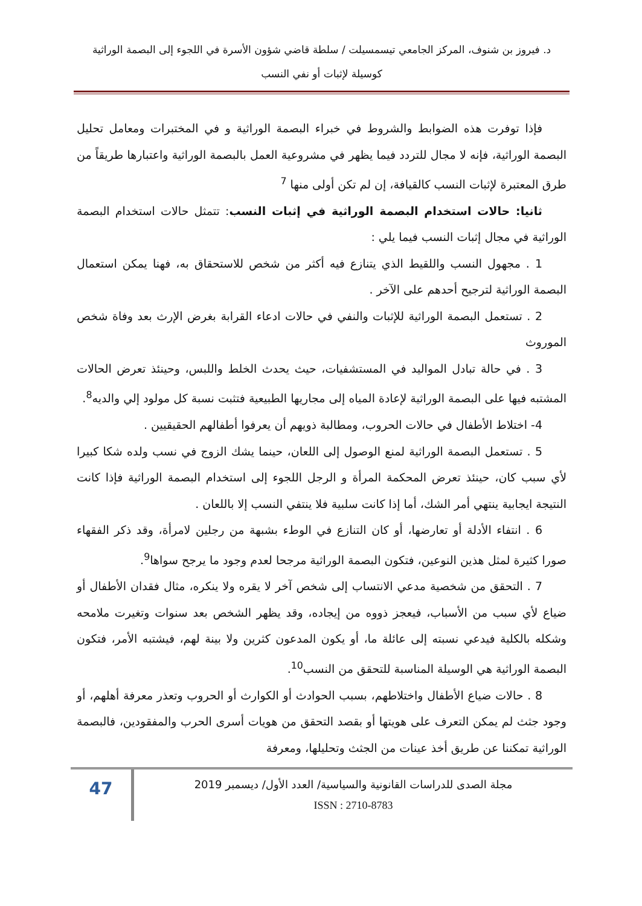د. فيروز بن شنوف، المركز الجامعي تيسمسيلت / سلطة قاضي شؤون الأسرة في اللجوء إلى البصمة الوراثية
كوسيلة لإثبات أو نفي النسب
فإذا توفرت هذه الضوابط والشروط في خبراء البصمة الوراثية و في المختبرات ومعامل تحليل البصمة الوراثية، فإنه لا مجال للتردد فيما يظهر في مشروعية العمل بالبصمة الوراثية واعتبارها طريقاً من طرق المعتبرة لإثبات النسب كالقيافة، إن لم تكن أولى منها <sup>7</sup>
ثانيا: حالات استخدام البصمة الوراثية في إثبات النسب: تتمثل حالات استخدام البصمة الوراثية في مجال إثبات النسب فيما يلي :
1 . مجهول النسب واللقيط الذي يتنازع فيه أكثر من شخص للاستحقاق به، فهنا يمكن استعمال البصمة الوراثية لترجيح أحدهم على الآخر .
2 . تستعمل البصمة الوراثية للإثبات والنفي في حالات ادعاء القرابة بغرض الإرث بعد وفاة شخص الموروث
3 . في حالة تبادل المواليد في المستشفيات، حيث يحدث الخلط واللبس، وحينئذ تعرض الحالات المشتبه فيها على البصمة الوراثية لإعادة المياه إلى مجاريها الطبيعية فتثبت نسبة كل مولود إلي والديه<sup>8</sup>.
4- اختلاط الأطفال في حالات الحروب، ومطالبة ذويهم أن يعرفوا أطفالهم الحقيقيين .
5 . تستعمل البصمة الوراثية لمنع الوصول إلى اللعان، حينما يشك الزوج في نسب ولده شكا كبيرا لأي سبب كان، حينئذ تعرض المحكمة المرأة و الرجل اللجوء إلى استخدام البصمة الوراثية فإذا كانت النتيجة ايجابية ينتهي أمر الشك، أما إذا كانت سلبية فلا ينتفي النسب إلا باللعان .
6 . انتفاء الأدلة أو تعارضها، أو كان التنازع في الوطء بشبهة من رجلين لامرأة، وقد ذكر الفقهاء صورا كثيرة لمثل هذين النوعين، فتكون البصمة الوراثية مرجحا لعدم وجود ما يرجح سواها<sup>9</sup>.
7 . التحقق من شخصية مدعي الانتساب إلى شخص آخر لا يقره ولا ينكره، مثال فقدان الأطفال أو ضياع لأي سبب من الأسباب، فيعجز ذووه من إيجاده، وقد يظهر الشخص بعد سنوات وتغيرت ملامحه وشكله بالكلية فيدعي نسبته إلى عائلة ما، أو يكون المدعون كثرين ولا بينة لهم، فيشتبه الأمر، فتكون البصمة الوراثية هي الوسيلة المناسبة للتحقق من النسب<sup>10</sup>.
8 . حالات ضياع الأطفال واختلاطهم، بسبب الحوادث أو الكوارث أو الحروب وتعذر معرفة أهلهم، أو وجود جثث لم يمكن التعرف على هويتها أو بقصد التحقق من هويات أسرى الحرب والمفقودين، فالبصمة الوراثية تمكننا عن طريق أخذ عينات من الجثث وتحليلها، ومعرفة
47
مجلة الصدى للدراسات القانونية والسياسية/ العدد الأول/ ديسمبر 2019
ISSN : 2710-8783